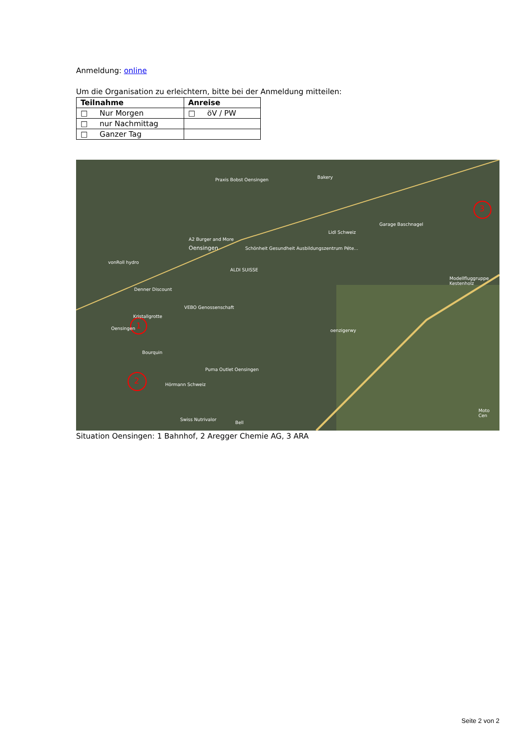Anmeldung: online
Um die Organisation zu erleichtern, bitte bei der Anmeldung mitteilen:
| Teilnahme | Anreise |
| --- | --- |
| □ Nur Morgen | □ öV / PW |
| □ nur Nachmittag | |
| □ Ganzer Tag | |
1
2
3
Praxis Bobst Oensingen Bakery
Garage Baschnagel
Lidl Schweiz
A2 Burger and More
Oensingen Schönheit Gesundheit Ausbildungszentrum Péte...
vonRoll hydro
ALDI SUISSE
Modellfluggruppe Kestenholz
Denner Discount
VEBO Genossenschaft
Kristallgrotte
Oensingen oenzigerwy
Bourquin
Puma Outlet Oensingen
Hörmann Schweiz
Swiss Nutrivalor
Bell
Moto Cen
Situation Oensingen: 1 Bahnhof, 2 Aregger Chemie AG, 3 ARA
Seite 2 von 2